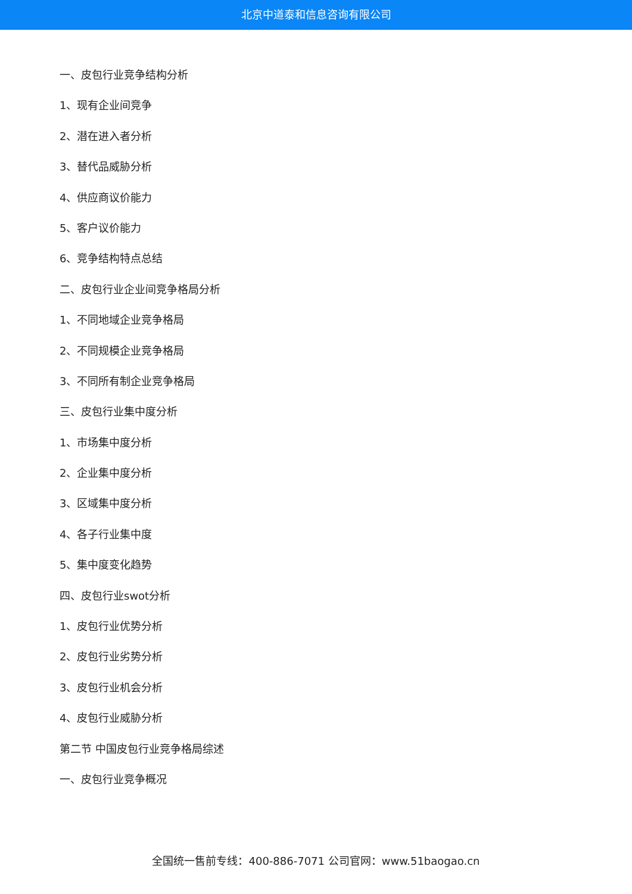北京中道泰和信息咨询有限公司
一、皮包行业竞争结构分析
1、现有企业间竞争
2、潜在进入者分析
3、替代品威胁分析
4、供应商议价能力
5、客户议价能力
6、竞争结构特点总结
二、皮包行业企业间竞争格局分析
1、不同地域企业竞争格局
2、不同规模企业竞争格局
3、不同所有制企业竞争格局
三、皮包行业集中度分析
1、市场集中度分析
2、企业集中度分析
3、区域集中度分析
4、各子行业集中度
5、集中度变化趋势
四、皮包行业swot分析
1、皮包行业优势分析
2、皮包行业劣势分析
3、皮包行业机会分析
4、皮包行业威胁分析
第二节 中国皮包行业竞争格局综述
一、皮包行业竞争概况
全国统一售前专线：400-886-7071 公司官网：www.51baogao.cn